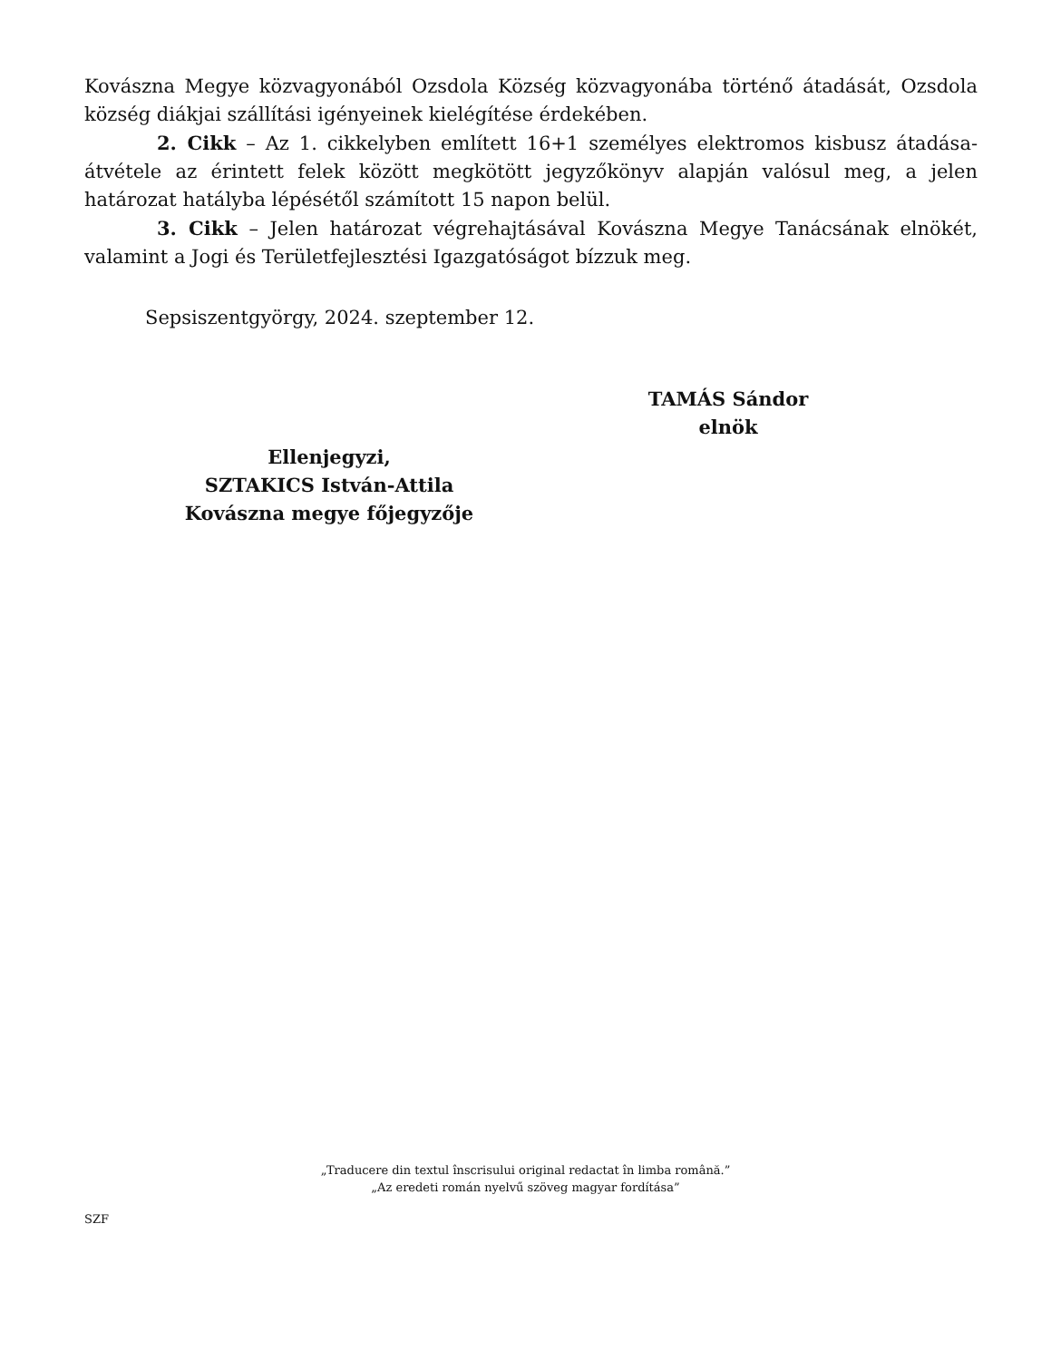Kovászna Megye közvagyonából Ozsdola Község közvagyonába történő átadását, Ozsdola község diákjai szállítási igényeinek kielégítése érdekében.
2. Cikk – Az 1. cikkelyben említett 16+1 személyes elektromos kisbusz átadása-átvétele az érintett felek között megkötött jegyzőkönyv alapján valósul meg, a jelen határozat hatályba lépésétől számított 15 napon belül.
3. Cikk – Jelen határozat végrehajtásával Kovászna Megye Tanácsának elnökét, valamint a Jogi és Területfejlesztési Igazgatóságot bízzuk meg.
Sepsiszentgyörgy, 2024. szeptember 12.
TAMÁS Sándor
elnök
Ellenjegyzi,
SZTAKICS István-Attila
Kovászna megye főjegyzője
„Traducere din textul înscrisului original redactat în limba română.”
„Az eredeti román nyelvű szöveg magyar fordítása”
SZF